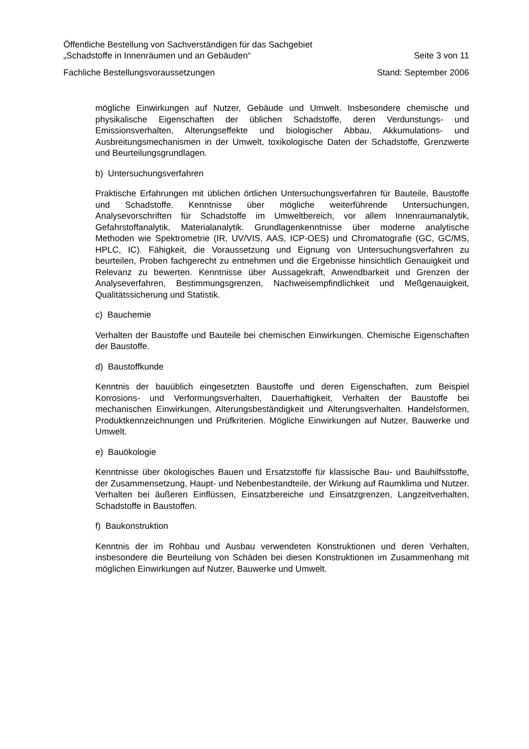Öffentliche Bestellung von Sachverständigen für das Sachgebiet
„Schadstoffe in Innenräumen und an Gebäuden“ Seite 3 von 11
Fachliche Bestellungsvoraussetzungen Stand: September 2006
mögliche Einwirkungen auf Nutzer, Gebäude und Umwelt. Insbesondere chemische und physikalische Eigenschaften der üblichen Schadstoffe, deren Verdunstungs- und Emissionsverhalten, Alterungseffekte und biologischer Abbau, Akkumulations- und Ausbreitungsmechanismen in der Umwelt, toxikologische Daten der Schadstoffe, Grenzwerte und Beurteilungsgrundlagen.
b) Untersuchungsverfahren
Praktische Erfahrungen mit üblichen örtlichen Untersuchungsverfahren für Bauteile, Baustoffe und Schadstoffe. Kenntnisse über mögliche weiterführende Untersuchungen, Analysevorschriften für Schadstoffe im Umweltbereich, vor allem Innenraumanalytik, Gefahrstoffanalytik, Materialanalytik. Grundlagenkenntnisse über moderne analytische Methoden wie Spektrometrie (IR, UV/VIS, AAS, ICP-OES) und Chromatografie (GC, GC/MS, HPLC, IC). Fähigkeit, die Voraussetzung und Eignung von Untersuchungsverfahren zu beurteilen, Proben fachgerecht zu entnehmen und die Ergebnisse hinsichtlich Genauigkeit und Relevanz zu bewerten. Kenntnisse über Aussagekraft, Anwendbarkeit und Grenzen der Analyseverfahren, Bestimmungsgrenzen, Nachweisempfindlichkeit und Meßgenauigkeit, Qualitätssicherung und Statistik.
c) Bauchemie
Verhalten der Baustoffe und Bauteile bei chemischen Einwirkungen. Chemische Eigenschaften der Baustoffe.
d) Baustoffkunde
Kenntnis der bauüblich eingesetzten Baustoffe und deren Eigenschaften, zum Beispiel Korrosions- und Verformungsverhalten, Dauerhaftigkeit, Verhalten der Baustoffe bei mechanischen Einwirkungen, Alterungsbeständigkeit und Alterungsverhalten. Handelsformen, Produktkennzeichnungen und Prüfkriterien. Mögliche Einwirkungen auf Nutzer, Bauwerke und Umwelt.
e) Bauökologie
Kenntnisse über ökologisches Bauen und Ersatzstoffe für klassische Bau- und Bauhilfsstoffe, der Zusammensetzung, Haupt- und Nebenbestandteile, der Wirkung auf Raumklima und Nutzer. Verhalten bei äußeren Einflüssen, Einsatzbereiche und Einsatzgrenzen, Langzeitverhalten, Schadstoffe in Baustoffen.
f) Baukonstruktion
Kenntnis der im Rohbau und Ausbau verwendeten Konstruktionen und deren Verhalten, insbesondere die Beurteilung von Schäden bei diesen Konstruktionen im Zusammenhang mit möglichen Einwirkungen auf Nutzer, Bauwerke und Umwelt.